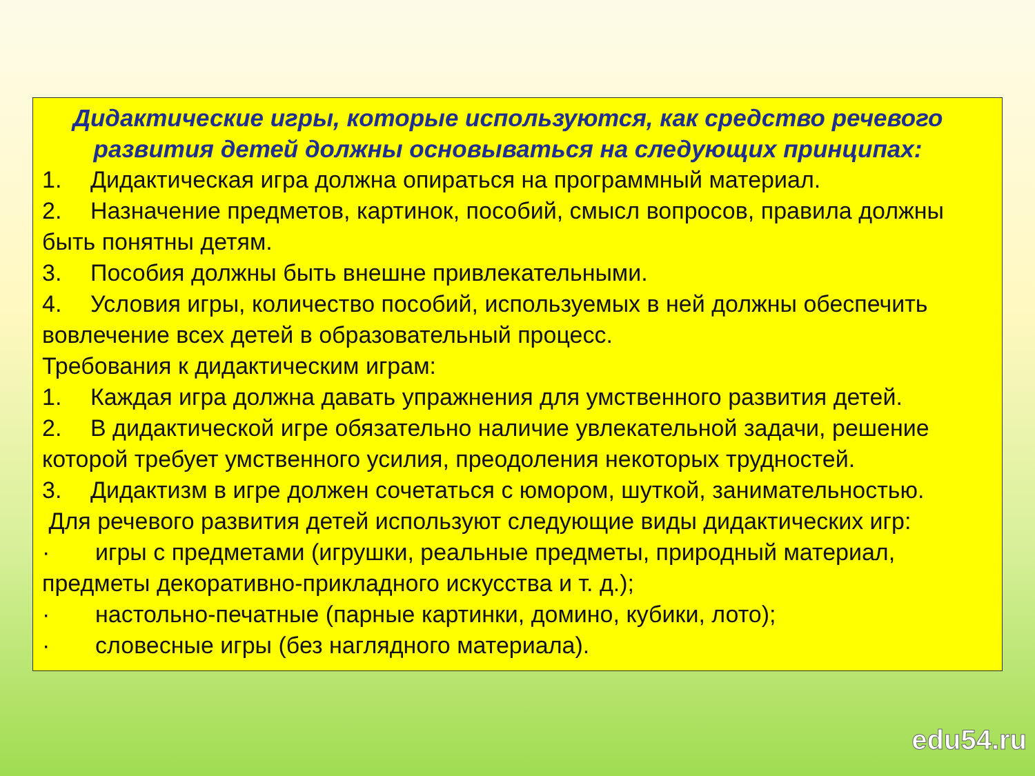Дидактические игры, которые используются, как средство речевого развития детей должны основываться на следующих принципах:
1. Дидактическая игра должна опираться на программный материал.
2. Назначение предметов, картинок, пособий, смысл вопросов, правила должны быть понятны детям.
3. Пособия должны быть внешне привлекательными.
4. Условия игры, количество пособий, используемых в ней должны обеспечить вовлечение всех детей в образовательный процесс.
Требования к дидактическим играм:
1. Каждая игра должна давать упражнения для умственного развития детей.
2. В дидактической игре обязательно наличие увлекательной задачи, решение которой требует умственного усилия, преодоления некоторых трудностей.
3. Дидактизм в игре должен сочетаться с юмором, шуткой, занимательностью.
Для речевого развития детей используют следующие виды дидактических игр:
· игры с предметами (игрушки, реальные предметы, природный материал, предметы декоративно-прикладного искусства и т. д.);
· настольно-печатные (парные картинки, домино, кубики, лото);
· словесные игры (без наглядного материала).
edu54.ru